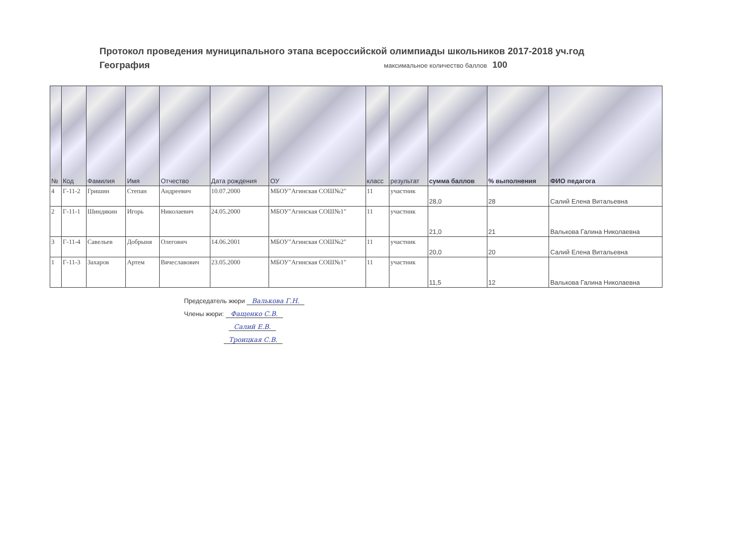Протокол проведения муниципального этапа всероссийской олимпиады школьников 2017-2018 уч.год
География максимальное количество баллов 100
| № | Код | Фамилия | Имя | Отчество | Дата рождения | ОУ | класс | результат | сумма баллов | % выполнения | ФИО педагога |
| --- | --- | --- | --- | --- | --- | --- | --- | --- | --- | --- | --- |
| 4 | Г-11-2 | Гришин | Степан | Андреевич | 10.07.2000 | МБОУ"Агинская СОШ№2" | 11 | участник | 28,0 | 28 | Салий Елена Витальевна |
| 2 | Г-11-1 | Шиндякин | Игорь | Николаевич | 24.05.2000 | МБОУ"Агинская СОШ№1" | 11 | участник | 21,0 | 21 | Валькова Галина Николаевна |
| 3 | Г-11-4 | Савельев | Добрыня | Олегович | 14.06.2001 | МБОУ"Агинская СОШ№2" | 11 | участник | 20,0 | 20 | Салий Елена Витальевна |
| 1 | Г-11-3 | Захаров | Артем | Вячеславович | 23.05.2000 | МБОУ"Агинская СОШ№1" | 11 | участник | 11,5 | 12 | Валькова Галина Николаевна |
Председатель жюри Валькова Г.Н.
Члены жюри: Фащенко С.В.
Салий Е.В.
Троицкая С.В.